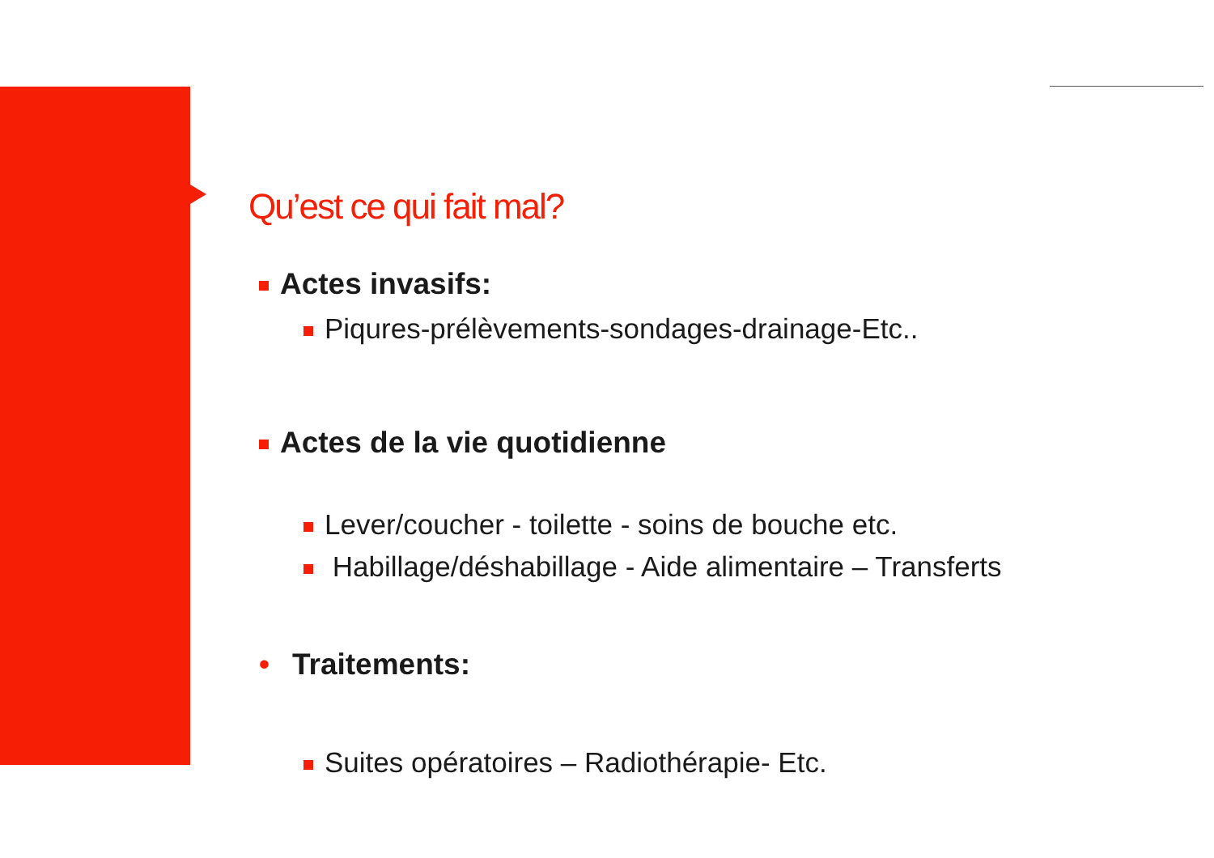Qu’est ce qui fait mal?
Actes invasifs:
Piqures-prélèvements-sondages-drainage-Etc..
Actes de la vie quotidienne
Lever/coucher - toilette - soins de bouche etc.
Habillage/déshabillage - Aide alimentaire – Transferts
• Traitements:
Suites opératoires – Radiothérapie- Etc.